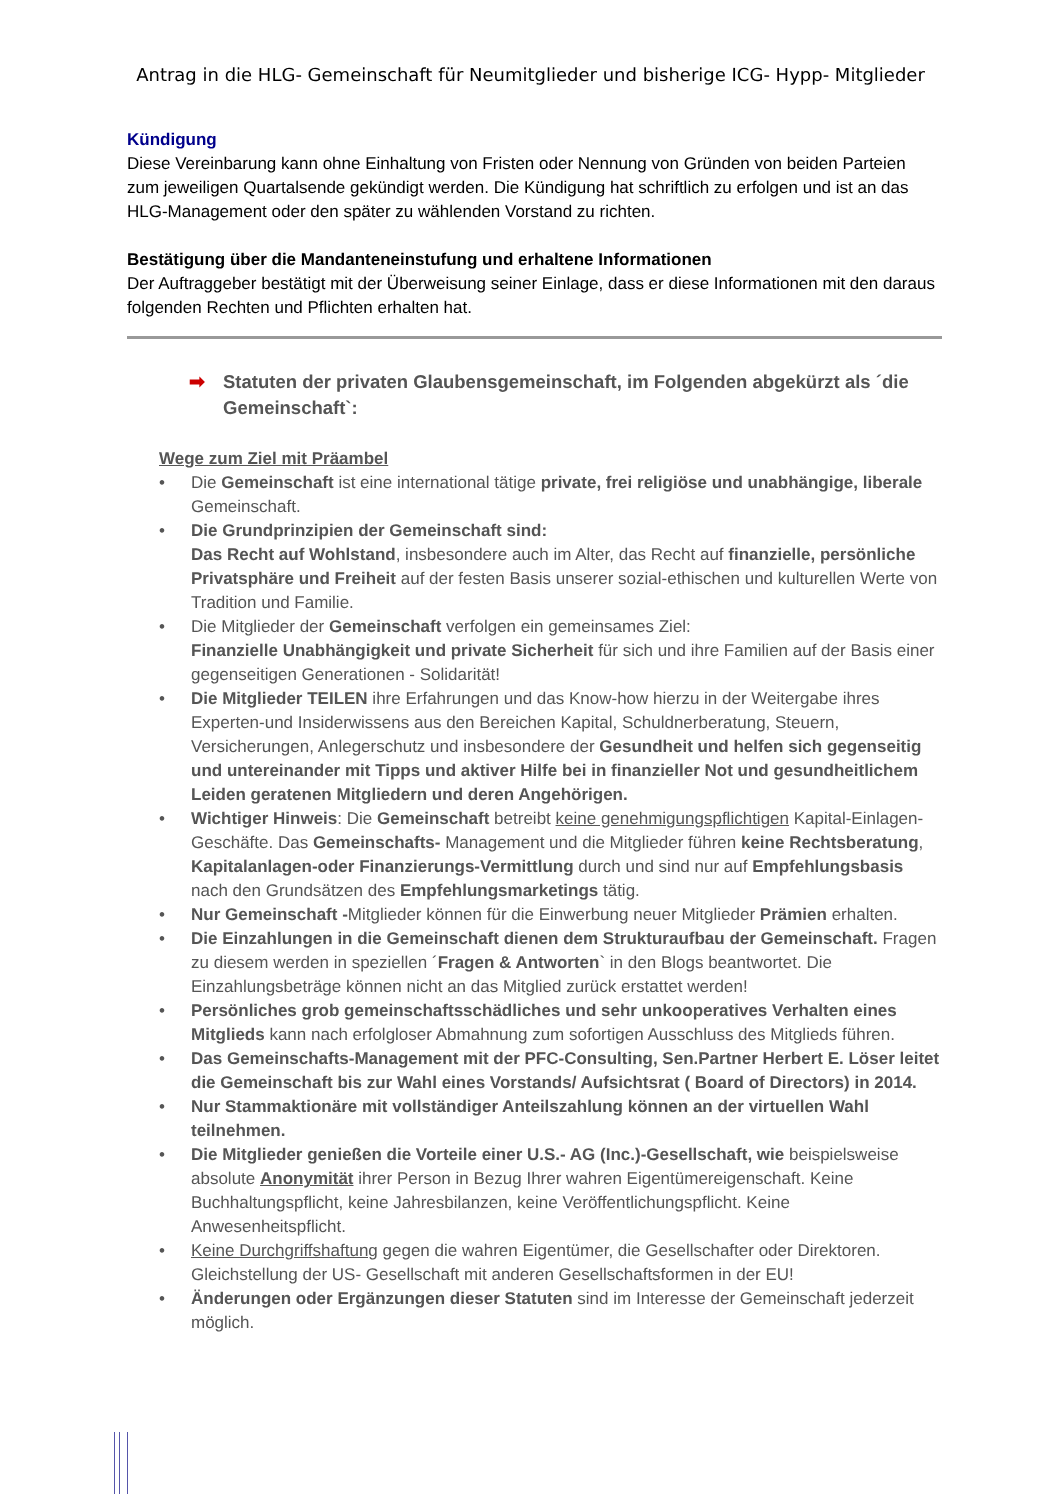Antrag in die HLG- Gemeinschaft für Neumitglieder und bisherige ICG- Hypp- Mitglieder
Kündigung
Diese Vereinbarung kann ohne Einhaltung von Fristen oder Nennung von Gründen von beiden Parteien zum jeweiligen Quartalsende gekündigt werden. Die Kündigung hat schriftlich zu erfolgen und ist an das HLG-Management oder den später zu wählenden Vorstand zu richten.
Bestätigung über die Mandanteneinstufung und erhaltene Informationen
Der Auftraggeber bestätigt mit der Überweisung seiner Einlage, dass er diese Informationen mit den daraus folgenden Rechten und Pflichten erhalten hat.
➡ Statuten der privaten Glaubensgemeinschaft, im Folgenden abgekürzt als ´die Gemeinschaft`:
Wege zum Ziel mit Präambel
• Die Gemeinschaft ist eine international tätige private, frei religiöse und unabhängige, liberale Gemeinschaft.
• Die Grundprinzipien der Gemeinschaft sind:
Das Recht auf Wohlstand, insbesondere auch im Alter, das Recht auf finanzielle, persönliche Privatsphäre und Freiheit auf der festen Basis unserer sozial-ethischen und kulturellen Werte von Tradition und Familie.
• Die Mitglieder der Gemeinschaft verfolgen ein gemeinsames Ziel:
Finanzielle Unabhängigkeit und private Sicherheit für sich und ihre Familien auf der Basis einer gegenseitigen Generationen - Solidarität!
• Die Mitglieder TEILEN ihre Erfahrungen und das Know-how hierzu in der Weitergabe ihres Experten-und Insiderwissens aus den Bereichen Kapital, Schuldnerberatung, Steuern, Versicherungen, Anlegerschutz und insbesondere der Gesundheit und helfen sich gegenseitig und untereinander mit Tipps und aktiver Hilfe bei in finanzieller Not und gesundheitlichem Leiden geratenen Mitgliedern und deren Angehörigen.
• Wichtiger Hinweis: Die Gemeinschaft betreibt keine genehmigungspflichtigen Kapital-Einlagen-Geschäfte. Das Gemeinschafts- Management und die Mitglieder führen keine Rechtsberatung, Kapitalanlagen-oder Finanzierungs-Vermittlung durch und sind nur auf Empfehlungsbasis nach den Grundsätzen des Empfehlungsmarketings tätig.
• Nur Gemeinschaft -Mitglieder können für die Einwerbung neuer Mitglieder Prämien erhalten.
• Die Einzahlungen in die Gemeinschaft dienen dem Strukturaufbau der Gemeinschaft. Fragen zu diesem werden in speziellen ´Fragen & Antworten` in den Blogs beantwortet. Die Einzahlungsbeträge können nicht an das Mitglied zurück erstattet werden!
• Persönliches grob gemeinschaftsschädliches und sehr unkooperatives Verhalten eines Mitglieds kann nach erfolgloser Abmahnung zum sofortigen Ausschluss des Mitglieds führen.
• Das Gemeinschafts-Management mit der PFC-Consulting, Sen.Partner Herbert E. Löser leitet die Gemeinschaft bis zur Wahl eines Vorstands/ Aufsichtsrat ( Board of Directors) in 2014.
• Nur Stammaktionäre mit vollständiger Anteilszahlung können an der virtuellen Wahl teilnehmen.
• Die Mitglieder genießen die Vorteile einer U.S.- AG (Inc.)-Gesellschaft, wie beispielsweise absolute Anonymität ihrer Person in Bezug Ihrer wahren Eigentümereigenschaft. Keine Buchhaltungspflicht, keine Jahresbilanzen, keine Veröffentlichungspflicht. Keine Anwesenheitspflicht.
• Keine Durchgriffshaftung gegen die wahren Eigentümer, die Gesellschafter oder Direktoren. Gleichstellung der US- Gesellschaft mit anderen Gesellschaftsformen in der EU!
• Änderungen oder Ergänzungen dieser Statuten sind im Interesse der Gemeinschaft jederzeit möglich.